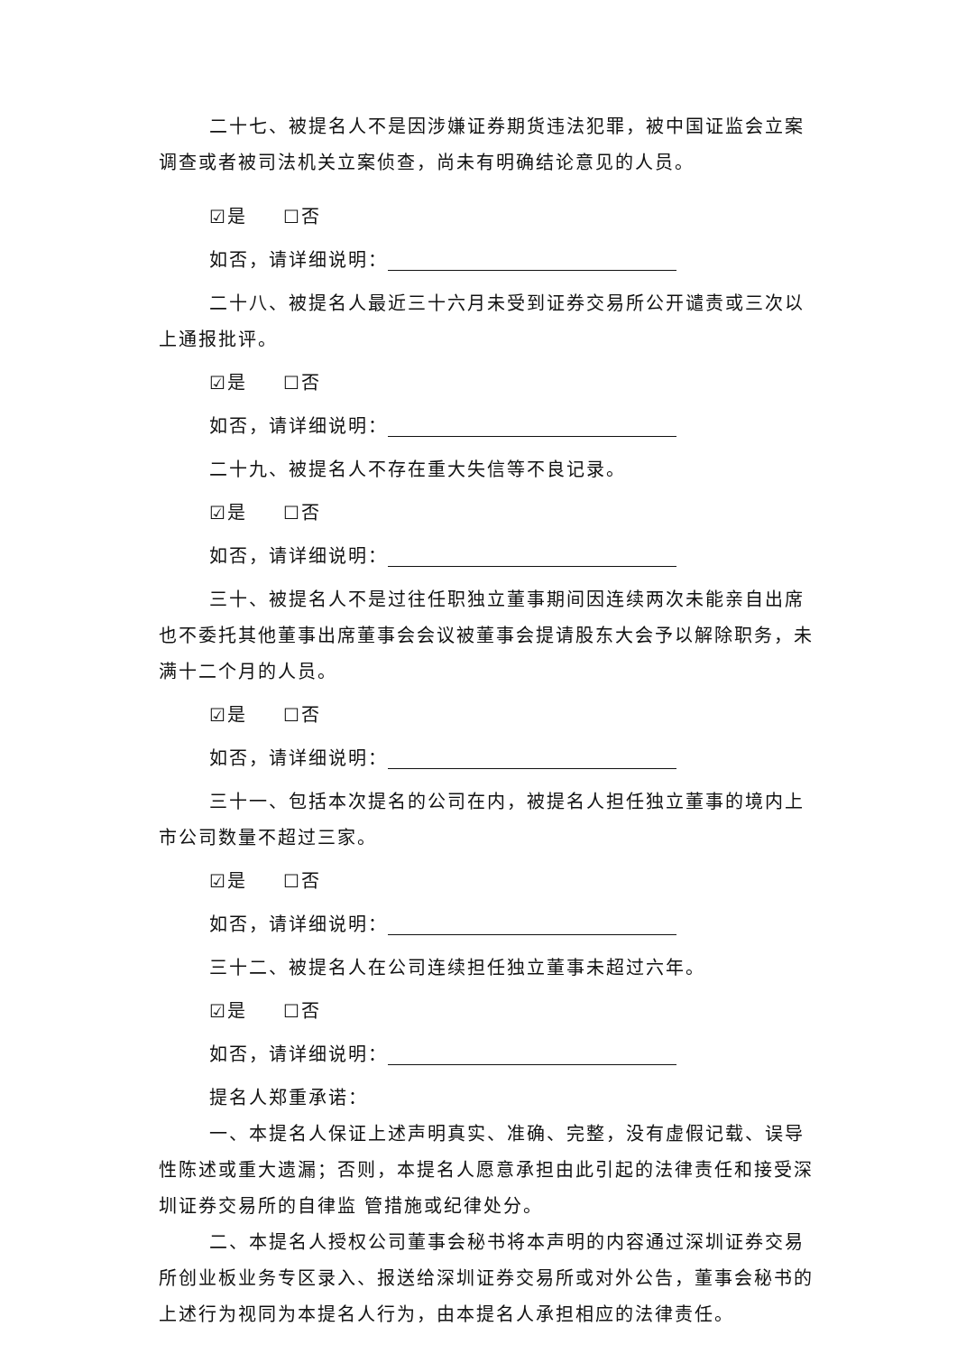二十七、被提名人不是因涉嫌证券期货违法犯罪，被中国证监会立案调查或者被司法机关立案侦查，尚未有明确结论意见的人员。
☑是 ☐否
如否，请详细说明：
二十八、被提名人最近三十六月未受到证券交易所公开谴责或三次以上通报批评。
☑是 ☐否
如否，请详细说明：
二十九、被提名人不存在重大失信等不良记录。
☑是 ☐否
如否，请详细说明：
三十、被提名人不是过往任职独立董事期间因连续两次未能亲自出席也不委托其他董事出席董事会会议被董事会提请股东大会予以解除职务，未满十二个月的人员。
☑是 ☐否
如否，请详细说明：
三十一、包括本次提名的公司在内，被提名人担任独立董事的境内上市公司数量不超过三家。
☑是 ☐否
如否，请详细说明：
三十二、被提名人在公司连续担任独立董事未超过六年。
☑是 ☐否
如否，请详细说明：
提名人郑重承诺：
一、本提名人保证上述声明真实、准确、完整，没有虚假记载、误导性陈述或重大遗漏；否则，本提名人愿意承担由此引起的法律责任和接受深圳证券交易所的自律监 管措施或纪律处分。
二、本提名人授权公司董事会秘书将本声明的内容通过深圳证券交易所创业板业务专区录入、报送给深圳证券交易所或对外公告，董事会秘书的上述行为视同为本提名人行为，由本提名人承担相应的法律责任。